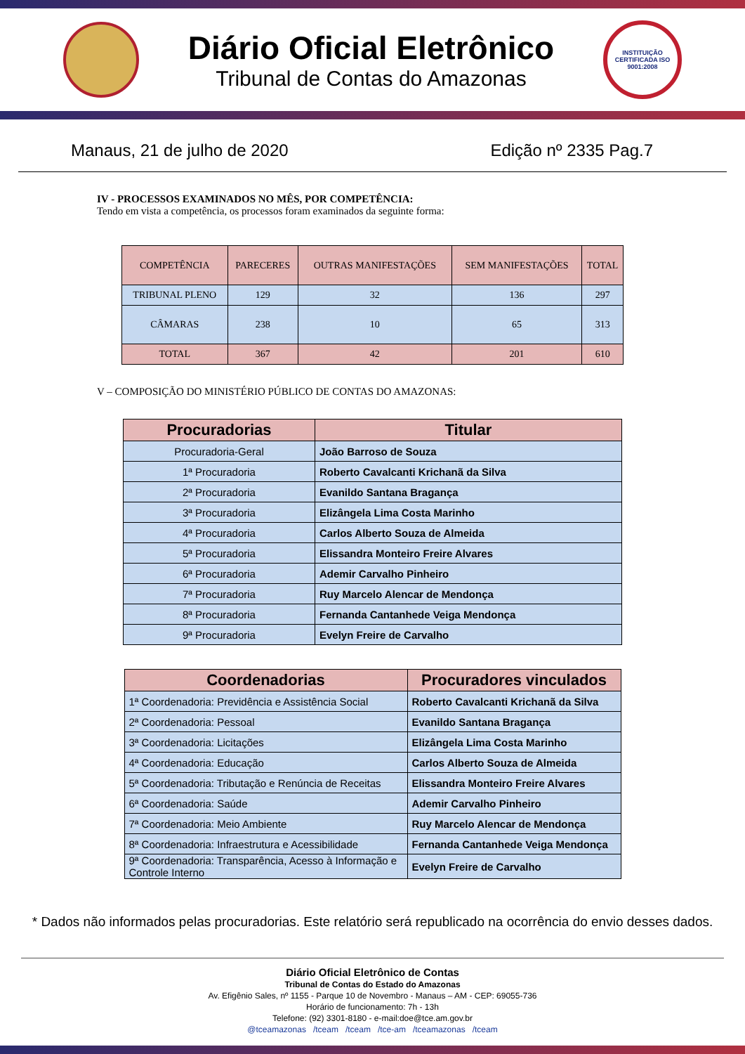Diário Oficial Eletrônico
Tribunal de Contas do Amazonas
INSTITUIÇÃO CERTIFICADA ISO 9001:2008
Manaus, 21 de julho de 2020 Edição nº 2335 Pag.7
IV - PROCESSOS EXAMINADOS NO MÊS, POR COMPETÊNCIA:
Tendo em vista a competência, os processos foram examinados da seguinte forma:
| COMPETÊNCIA | PARECERES | OUTRAS MANIFESTAÇÕES | SEM MANIFESTAÇÕES | TOTAL |
| --- | --- | --- | --- | --- |
| TRIBUNAL PLENO | 129 | 32 | 136 | 297 |
| CÂMARAS | 238 | 10 | 65 | 313 |
| TOTAL | 367 | 42 | 201 | 610 |
V – COMPOSIÇÃO DO MINISTÉRIO PÚBLICO DE CONTAS DO AMAZONAS:
| Procuradorias | Titular |
| --- | --- |
| Procuradoria-Geral | João Barroso de Souza |
| 1ª Procuradoria | Roberto Cavalcanti Krichanã da Silva |
| 2ª Procuradoria | Evanildo Santana Bragança |
| 3ª Procuradoria | Elizângela Lima Costa Marinho |
| 4ª Procuradoria | Carlos Alberto Souza de Almeida |
| 5ª Procuradoria | Elissandra Monteiro Freire Alvares |
| 6ª Procuradoria | Ademir Carvalho Pinheiro |
| 7ª Procuradoria | Ruy Marcelo Alencar de Mendonça |
| 8ª Procuradoria | Fernanda Cantanhede Veiga Mendonça |
| 9ª Procuradoria | Evelyn Freire de Carvalho |
| Coordenadorias | Procuradores vinculados |
| --- | --- |
| 1ª Coordenadoria: Previdência e Assistência Social | Roberto Cavalcanti Krichanã da Silva |
| 2ª Coordenadoria: Pessoal | Evanildo Santana Bragança |
| 3ª Coordenadoria: Licitações | Elizângela Lima Costa Marinho |
| 4ª Coordenadoria: Educação | Carlos Alberto Souza de Almeida |
| 5ª Coordenadoria: Tributação e Renúncia de Receitas | Elissandra Monteiro Freire Alvares |
| 6ª Coordenadoria: Saúde | Ademir Carvalho Pinheiro |
| 7ª Coordenadoria: Meio Ambiente | Ruy Marcelo Alencar de Mendonça |
| 8ª Coordenadoria: Infraestrutura e Acessibilidade | Fernanda Cantanhede Veiga Mendonça |
| 9ª Coordenadoria: Transparência, Acesso à Informação e Controle Interno | Evelyn Freire de Carvalho |
* Dados não informados pelas procuradorias. Este relatório será republicado na ocorrência do envio desses dados.
Diário Oficial Eletrônico de Contas
Tribunal de Contas do Estado do Amazonas
Av. Efigênio Sales, nº 1155 - Parque 10 de Novembro - Manaus – AM - CEP: 69055-736
Horário de funcionamento: 7h - 13h
Telefone: (92) 3301-8180 - e-mail:doe@tce.am.gov.br
@tceamazonas /tceam /tceam /tce-am /tceamazonas /tceam